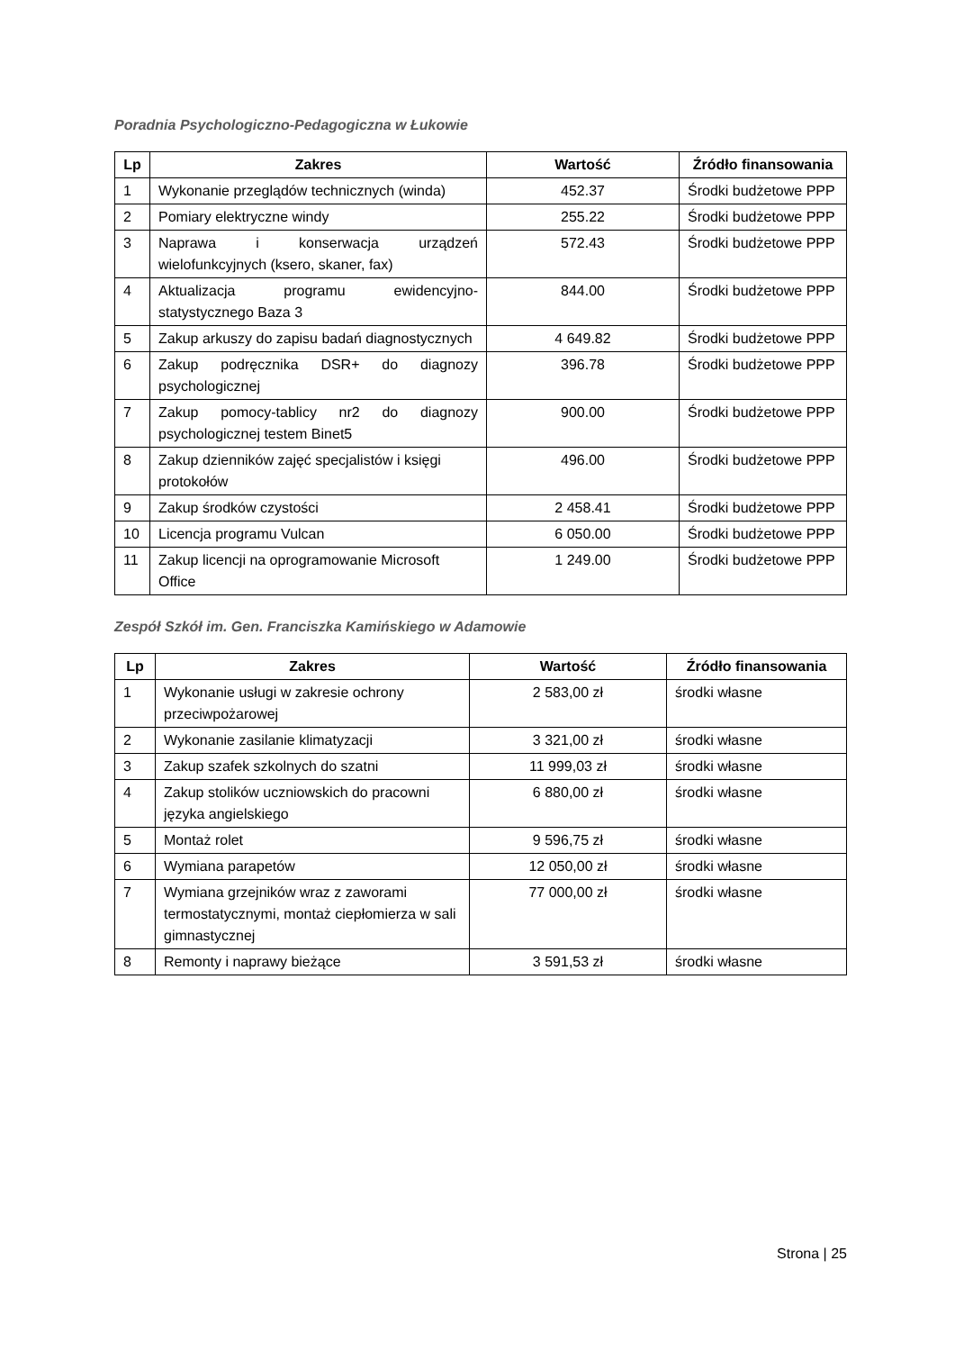Poradnia Psychologiczno-Pedagogiczna w Łukowie
| Lp | Zakres | Wartość | Źródło finansowania |
| --- | --- | --- | --- |
| 1 | Wykonanie przeglądów technicznych (winda) | 452.37 | Środki budżetowe PPP |
| 2 | Pomiary elektryczne windy | 255.22 | Środki budżetowe PPP |
| 3 | Naprawa i konserwacja urządzeń wielofunkcyjnych (ksero, skaner, fax) | 572.43 | Środki budżetowe PPP |
| 4 | Aktualizacja programu ewidencyjno-statystycznego Baza 3 | 844.00 | Środki budżetowe PPP |
| 5 | Zakup arkuszy do zapisu badań diagnostycznych | 4 649.82 | Środki budżetowe PPP |
| 6 | Zakup podręcznika DSR+ do diagnozy psychologicznej | 396.78 | Środki budżetowe PPP |
| 7 | Zakup pomocy-tablicy nr2 do diagnozy psychologicznej testem Binet5 | 900.00 | Środki budżetowe PPP |
| 8 | Zakup dzienników zajęć specjalistów i księgi protokołów | 496.00 | Środki budżetowe PPP |
| 9 | Zakup środków czystości | 2 458.41 | Środki budżetowe PPP |
| 10 | Licencja programu Vulcan | 6 050.00 | Środki budżetowe PPP |
| 11 | Zakup licencji na oprogramowanie Microsoft Office | 1 249.00 | Środki budżetowe PPP |
Zespół Szkół im. Gen. Franciszka Kamińskiego w Adamowie
| Lp | Zakres | Wartość | Źródło finansowania |
| --- | --- | --- | --- |
| 1 | Wykonanie usługi w zakresie ochrony przeciwpożarowej | 2 583,00 zł | środki własne |
| 2 | Wykonanie zasilanie klimatyzacji | 3 321,00 zł | środki własne |
| 3 | Zakup szafek szkolnych do szatni | 11 999,03 zł | środki własne |
| 4 | Zakup stolików uczniowskich do pracowni języka angielskiego | 6 880,00 zł | środki własne |
| 5 | Montaż rolet | 9 596,75 zł | środki własne |
| 6 | Wymiana parapetów | 12 050,00 zł | środki własne |
| 7 | Wymiana grzejników wraz z zaworami termostatycznymi, montaż ciepłomierza w sali gimnastycznej | 77 000,00 zł | środki własne |
| 8 | Remonty i naprawy bieżące | 3 591,53 zł | środki własne |
Strona | 25